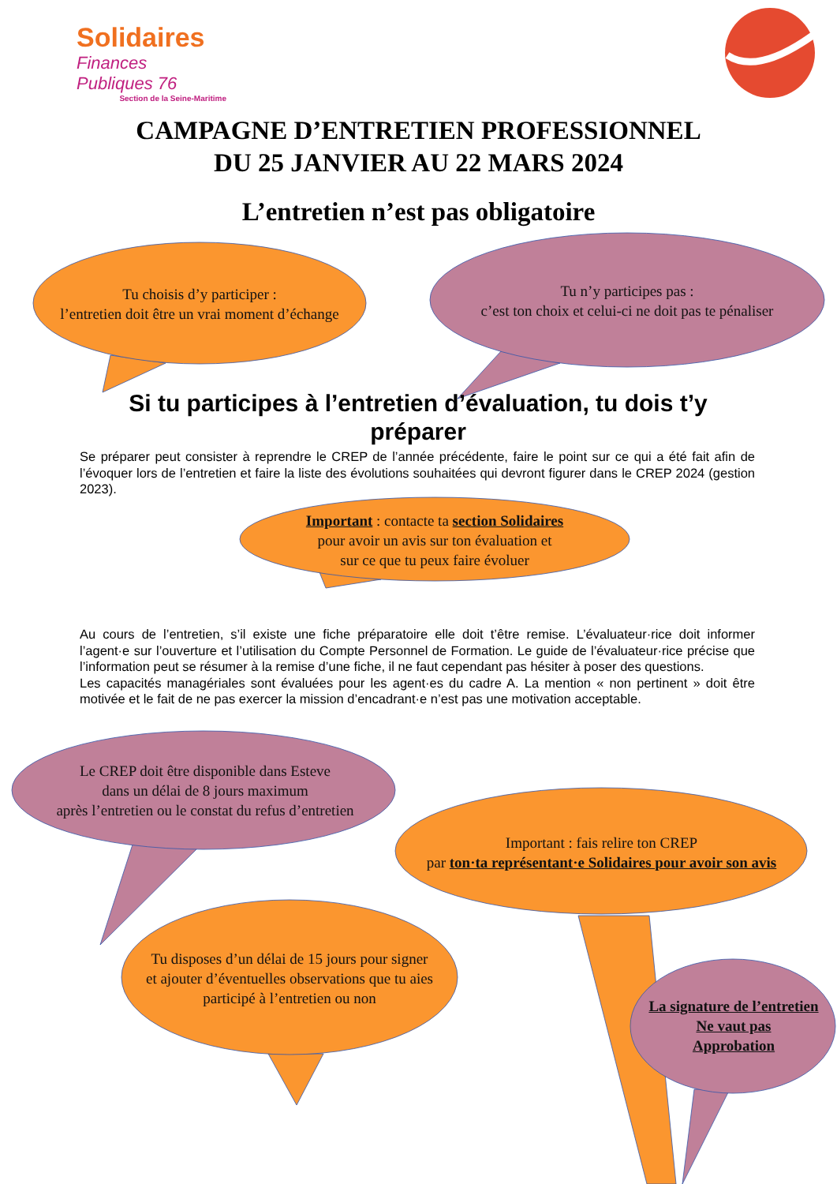Solidaires
Finances Publiques 76
Section de la Seine-Maritime
CAMPAGNE D’ENTRETIEN PROFESSIONNEL
DU 25 JANVIER AU 22 MARS 2024
L’entretien n’est pas obligatoire
Tu choisis d’y participer :
l’entretien doit être un vrai moment d’échange
Tu n’y participes pas :
c’est ton choix et celui-ci ne doit pas te pénaliser
Si tu participes à l’entretien d’évaluation, tu dois t’y préparer
Se préparer peut consister à reprendre le CREP de l’année précédente, faire le point sur ce qui a été fait afin de l’évoquer lors de l’entretien et faire la liste des évolutions souhaitées qui devront figurer dans le CREP 2024 (gestion 2023).
Important : contacte ta section Solidaires
pour avoir un avis sur ton évaluation et
sur ce que tu peux faire évoluer
Au cours de l’entretien, s’il existe une fiche préparatoire elle doit t’être remise. L’évaluateur·rice doit informer l’agent·e sur l’ouverture et l’utilisation du Compte Personnel de Formation. Le guide de l’évaluateur·rice précise que l’information peut se résumer à la remise d’une fiche, il ne faut cependant pas hésiter à poser des questions.
Les capacités managériales sont évaluées pour les agent·es du cadre A. La mention « non pertinent » doit être motivée et le fait de ne pas exercer la mission d’encadrant·e n’est pas une motivation acceptable.
Le CREP doit être disponible dans Esteve
dans un délai de 8 jours maximum
après l’entretien ou le constat du refus d’entretien
Important : fais relire ton CREP
par ton·ta représentant·e Solidaires pour avoir son avis
Tu disposes d’un délai de 15 jours pour signer
et ajouter d’éventuelles observations que tu aies
participé à l’entretien ou non
La signature de l’entretien
Ne vaut pas
Approbation